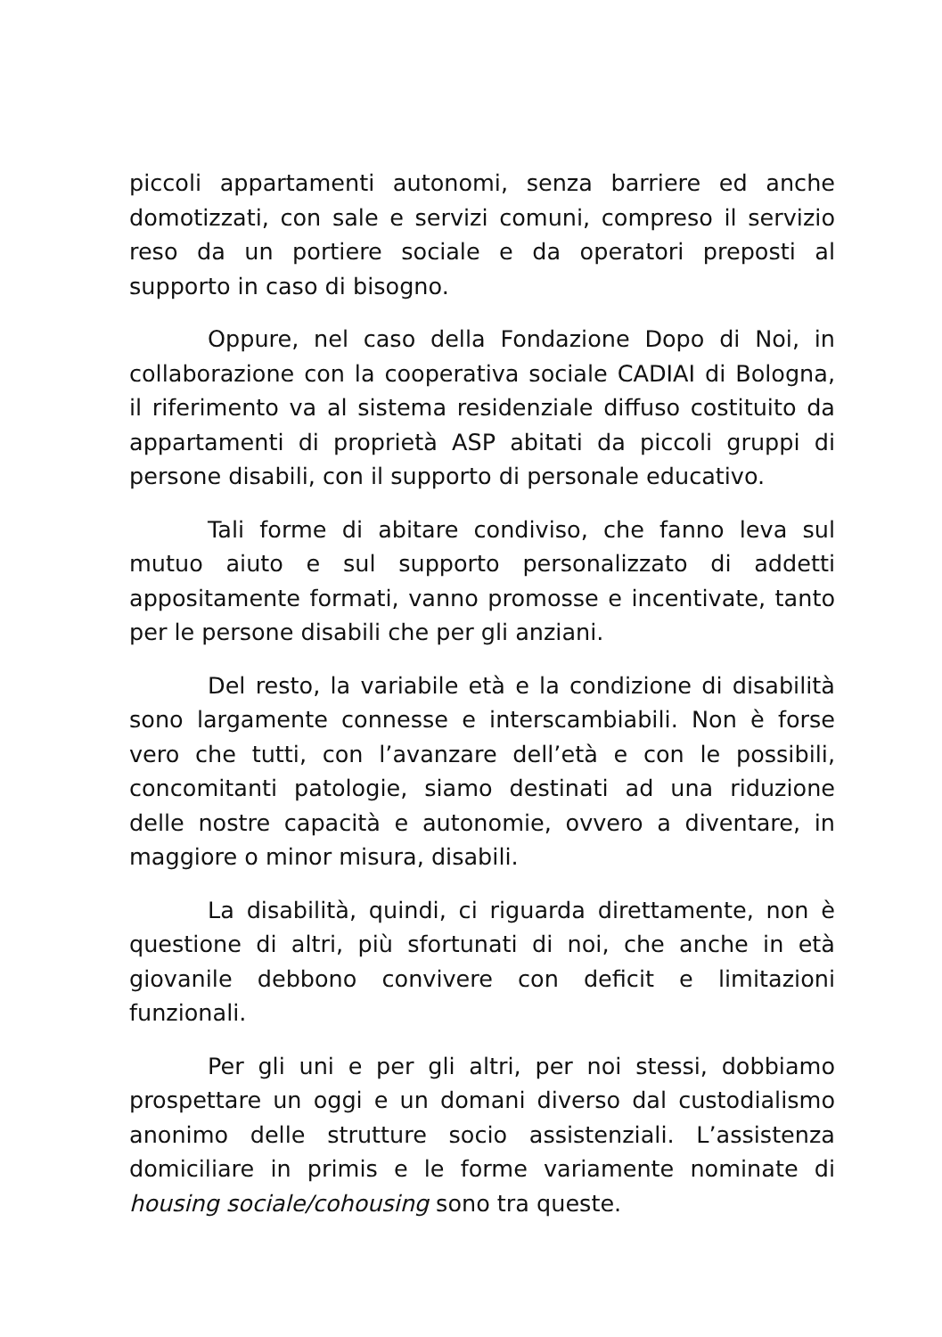piccoli appartamenti autonomi, senza barriere ed anche domotizzati, con sale e servizi comuni, compreso il servizio reso da un portiere sociale e da operatori preposti al supporto in caso di bisogno.
Oppure, nel caso della Fondazione Dopo di Noi, in collaborazione con la cooperativa sociale CADIAI di Bologna, il riferimento va al sistema residenziale diffuso costituito da appartamenti di proprietà ASP abitati da piccoli gruppi di persone disabili, con il supporto di personale educativo.
Tali forme di abitare condiviso, che fanno leva sul mutuo aiuto e sul supporto personalizzato di addetti appositamente formati, vanno promosse e incentivate, tanto per le persone disabili che per gli anziani.
Del resto, la variabile età e la condizione di disabilità sono largamente connesse e interscambiabili. Non è forse vero che tutti, con l’avanzare dell’età e con le possibili, concomitanti patologie, siamo destinati ad una riduzione delle nostre capacità e autonomie, ovvero a diventare, in maggiore o minor misura, disabili.
La disabilità, quindi, ci riguarda direttamente, non è questione di altri, più sfortunati di noi, che anche in età giovanile debbono convivere con deficit e limitazioni funzionali.
Per gli uni e per gli altri, per noi stessi, dobbiamo prospettare un oggi e un domani diverso dal custodialismo anonimo delle strutture socio assistenziali. L’assistenza domiciliare in primis e le forme variamente nominate di housing sociale/cohousing sono tra queste.